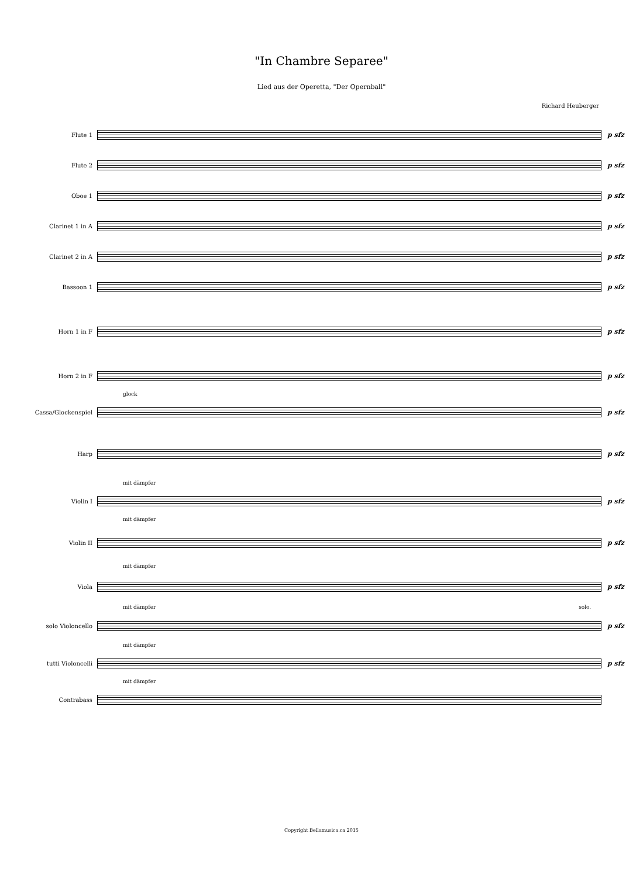"In Chambre Separee"
Lied aus der Operetta, "Der Opernball"
Richard Heuberger
Flute 1 p sfz
Flute 2 p sfz
Oboe 1 p sfz
Clarinet 1 in A p sfz
Clarinet 2 in A p sfz
Bassoon 1 p sfz
Horn 1 in F p sfz
Horn 2 in F p sfz
glock
Cassa/Glockenspiel p sfz
Harp p sfz
mit dämpfer
Violin I p sfz
mit dämpfer
Violin II p sfz
mit dämpfer
Viola p sfz
mit dämpfer solo.
solo Violoncello p sfz
mit dämpfer
tutti Violoncelli p sfz
mit dämpfer
Contrabass
Copyright Bellamusica.ca 2015